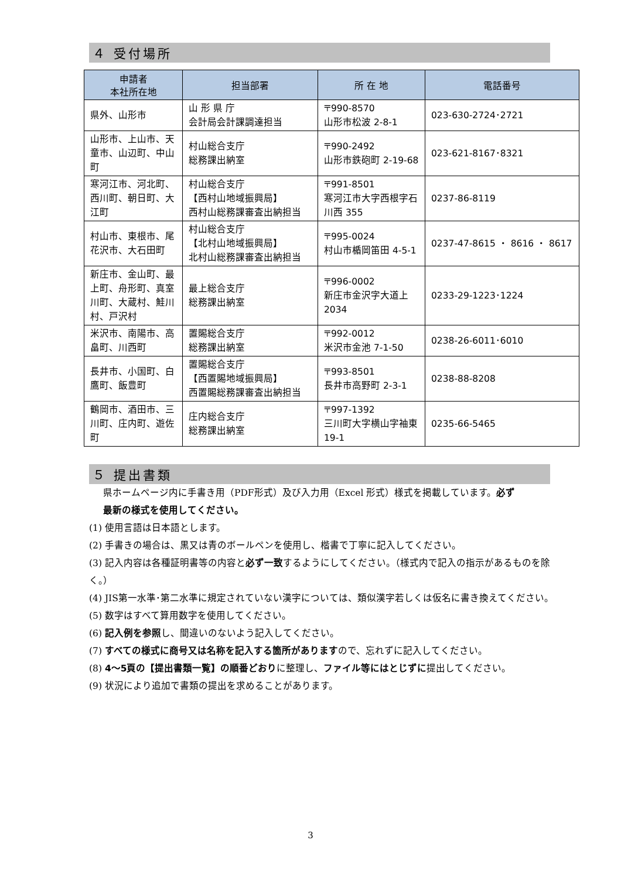４ 受付場所
| 申請者 本社所在地 | 担当部署 | 所 在 地 | 電話番号 |
| --- | --- | --- | --- |
| 県外、山形市 | 山 形 県 庁 会計局会計課調達担当 | 〒990-8570 山形市松波 2-8-1 | 023-630-2724･2721 |
| 山形市、上山市、天童市、山辺町、中山町 | 村山総合支庁 総務課出納室 | 〒990-2492 山形市鉄砲町 2-19-68 | 023-621-8167･8321 |
| 寒河江市、河北町、西川町、朝日町、大江町 | 村山総合支庁 【西村山地域振興局】 西村山総務課審査出納担当 | 〒991-8501 寒河江市大字西根字石川西 355 | 0237-86-8119 |
| 村山市、東根市、尾花沢市、大石田町 | 村山総合支庁 【北村山地域振興局】 北村山総務課審査出納担当 | 〒995-0024 村山市楯岡笛田 4-5-1 | 0237-47-8615 ・ 8616 ・ 8617 |
| 新庄市、金山町、最上町、舟形町、真室川町、大蔵村、鮭川村、戸沢村 | 最上総合支庁 総務課出納室 | 〒996-0002 新庄市金沢字大道上 2034 | 0233-29-1223･1224 |
| 米沢市、南陽市、高畠町、川西町 | 置賜総合支庁 総務課出納室 | 〒992-0012 米沢市金池 7-1-50 | 0238-26-6011･6010 |
| 長井市、小国町、白鷹町、飯豊町 | 置賜総合支庁 【西置賜地域振興局】 西置賜総務課審査出納担当 | 〒993-8501 長井市高野町 2-3-1 | 0238-88-8208 |
| 鶴岡市、酒田市、三川町、庄内町、遊佐町 | 庄内総合支庁 総務課出納室 | 〒997-1392 三川町大字横山字袖東 19-1 | 0235-66-5465 |
５ 提出書類
県ホームページ内に手書き用（PDF形式）及び入力用（Excel 形式）様式を掲載しています。必ず
最新の様式を使用してください。
(1) 使用言語は日本語とします。
(2) 手書きの場合は、黒又は青のボールペンを使用し、楷書で丁寧に記入してください。
(3) 記入内容は各種証明書等の内容と必ず一致するようにしてください。（様式内で記入の指示があるものを除く。）
(4) JIS第一水準･第二水準に規定されていない漢字については、類似漢字若しくは仮名に書き換えてください。
(5) 数字はすべて算用数字を使用してください。
(6) 記入例を参照し、間違いのないよう記入してください。
(7) すべての様式に商号又は名称を記入する箇所がありますので、忘れずに記入してください。
(8) 4～5頁の【提出書類一覧】の順番どおりに整理し、ファイル等にはとじずに提出してください。
(9) 状況により追加で書類の提出を求めることがあります。
3